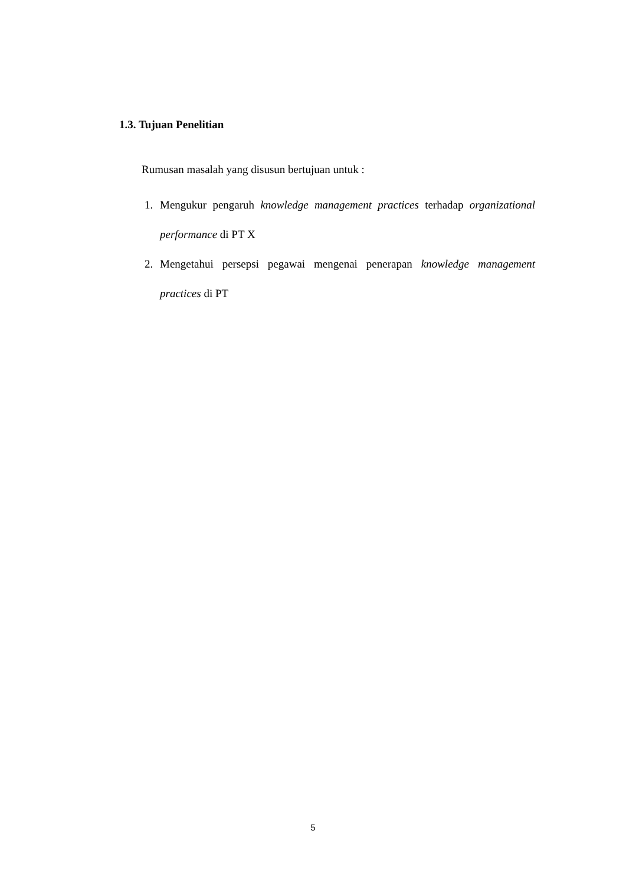1.3. Tujuan Penelitian
Rumusan masalah yang disusun bertujuan untuk :
1. Mengukur pengaruh knowledge management practices terhadap organizational performance di PT X
2. Mengetahui persepsi pegawai mengenai penerapan knowledge management practices di PT
5